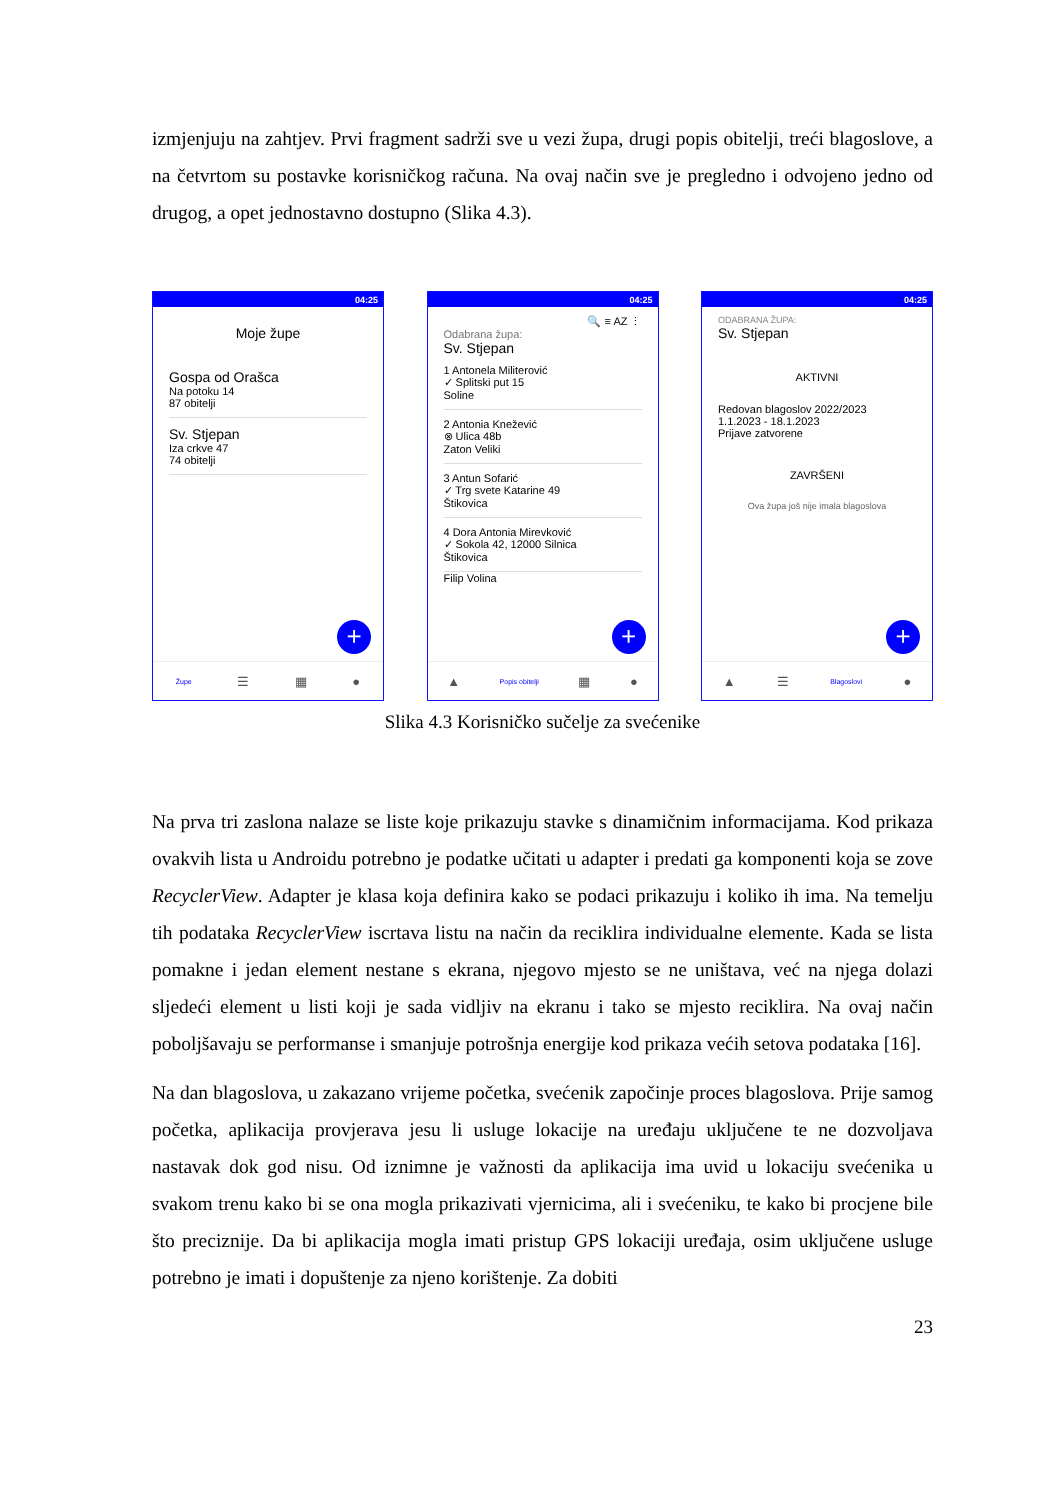izmjenjuju na zahtjev. Prvi fragment sadrži sve u vezi župa, drugi popis obitelji, treći blagoslove, a na četvrtom su postavke korisničkog računa. Na ovaj način sve je pregledno i odvojeno jedno od drugog, a opet jednostavno dostupno (Slika 4.3).
04:25
Moje župe
Gospa od Orašca
Na potoku 14
87 obitelji
Sv. Stjepan
Iza crkve 47
74 obitelji
+
Župe
☰ ▦ ●
04:25
🔍 ≡ AZ ⋮
Odabrana župa:
Sv. Stjepan
1 Antonela Militerović
✓ Splitski put 15
Soline
2 Antonia Knežević
⊗ Ulica 48b
Zaton Veliki
3 Antun Sofarić
✓ Trg svete Katarine 49
Štikovica
4 Dora Antonia Mirevković
✓ Sokola 42, 12000 Silnica
Štikovica
Filip Volina
+
▲
Popis obitelji
▦ ●
04:25
ODABRANA ŽUPA:
Sv. Stjepan
AKTIVNI
Redovan blagoslov 2022/2023
1.1.2023 - 18.1.2023
Prijave zatvorene
ZAVRŠENI
Ova župa još nije imala blagoslova
+
▲ ☰
Blagoslovi
●
Slika 4.3 Korisničko sučelje za svećenike
Na prva tri zaslona nalaze se liste koje prikazuju stavke s dinamičnim informacijama. Kod prikaza ovakvih lista u Androidu potrebno je podatke učitati u adapter i predati ga komponenti koja se zove RecyclerView. Adapter je klasa koja definira kako se podaci prikazuju i koliko ih ima. Na temelju tih podataka RecyclerView iscrtava listu na način da reciklira individualne elemente. Kada se lista pomakne i jedan element nestane s ekrana, njegovo mjesto se ne uništava, već na njega dolazi sljedeći element u listi koji je sada vidljiv na ekranu i tako se mjesto reciklira. Na ovaj način poboljšavaju se performanse i smanjuje potrošnja energije kod prikaza većih setova podataka [16].
Na dan blagoslova, u zakazano vrijeme početka, svećenik započinje proces blagoslova. Prije samog početka, aplikacija provjerava jesu li usluge lokacije na uređaju uključene te ne dozvoljava nastavak dok god nisu. Od iznimne je važnosti da aplikacija ima uvid u lokaciju svećenika u svakom trenu kako bi se ona mogla prikazivati vjernicima, ali i svećeniku, te kako bi procjene bile što preciznije. Da bi aplikacija mogla imati pristup GPS lokaciji uređaja, osim uključene usluge potrebno je imati i dopuštenje za njeno korištenje. Za dobiti
23